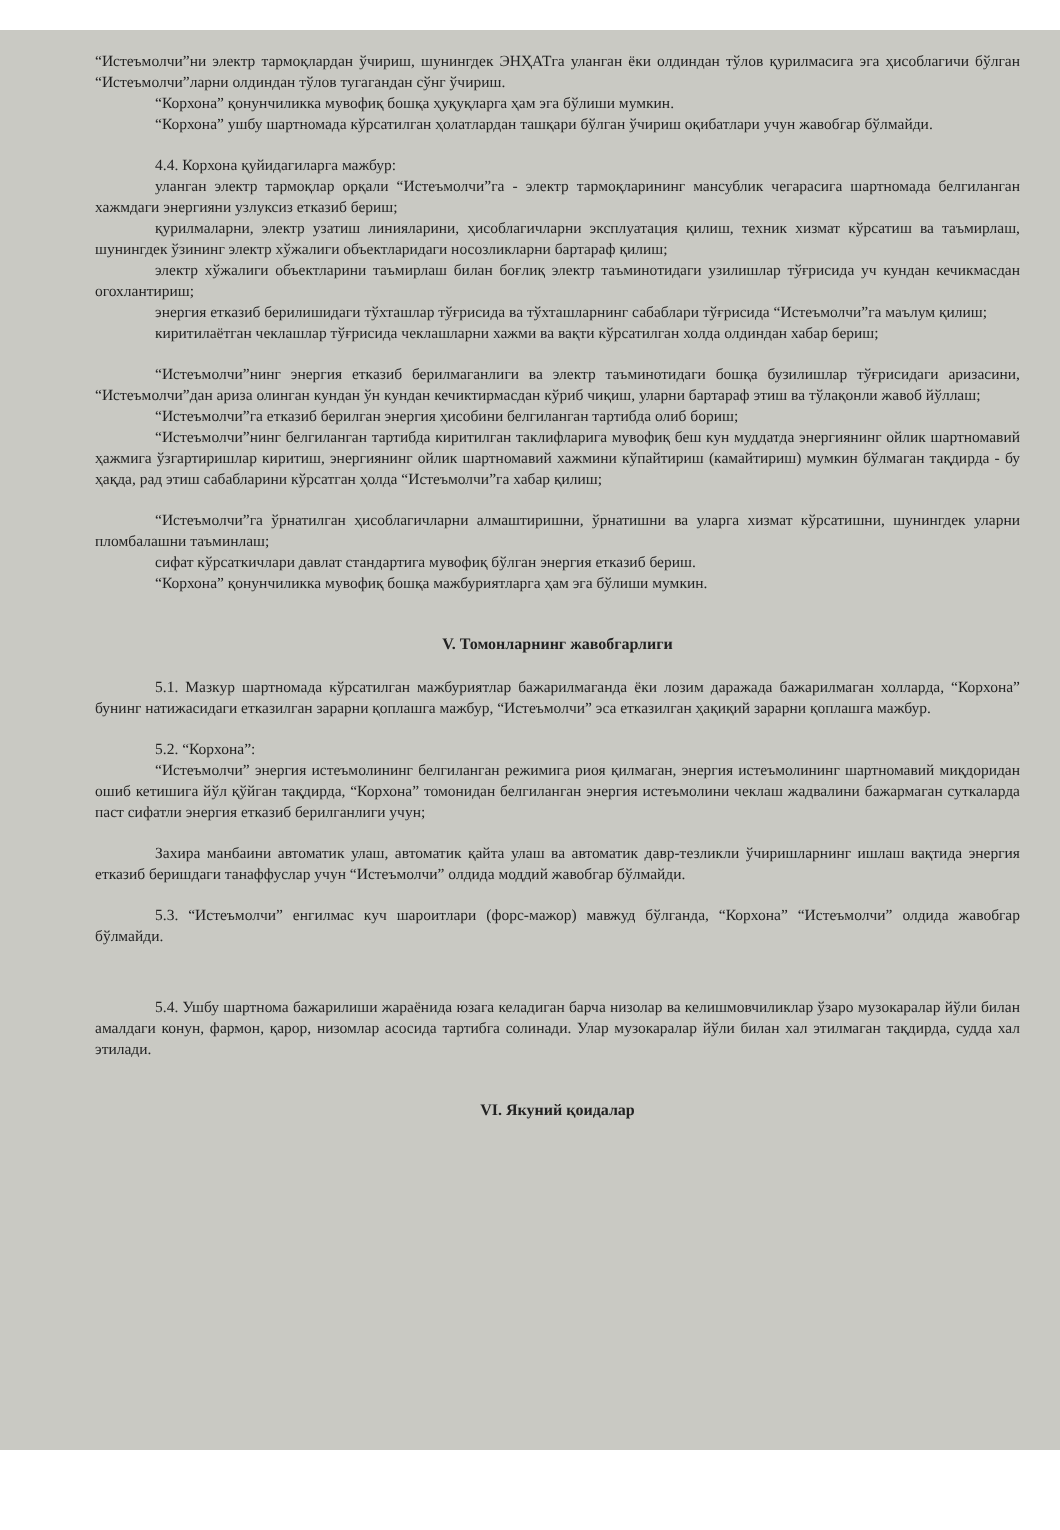“Истеъмолчи”ни электр тармоқлардан ўчириш, шунингдек ЭНҲАТга уланган ёки олдиндан тўлов қурилмасига эга ҳисоблагичи бўлган “Истеъмолчи”ларни олдиндан тўлов тугагандан сўнг ўчириш.
“Корхона” қонунчиликка мувофиқ бошқа ҳуқуқларга ҳам эга бўлиши мумкин.
“Корхона” ушбу шартномада кўрсатилган ҳолатлардан ташқари бўлган ўчириш оқибатлари учун жавобгар бўлмайди.
4.4. Корхона қуйидагиларга мажбур:
уланган электр тармоқлар орқали “Истеъмолчи”га - электр тармоқларининг мансублик чегарасига шартномада белгиланган хажмдаги энергияни узлуксиз етказиб бериш;
қурилмаларни, электр узатиш линияларини, ҳисоблагичларни эксплуатация қилиш, техник хизмат кўрсатиш ва таъмирлаш, шунингдек ўзининг электр хўжалиги объектларидаги носозликларни бартараф қилиш;
электр хўжалиги объектларини таъмирлаш билан боғлиқ электр таъминотидаги узилишлар тўғрисида уч кундан кечикмасдан огохлантириш;
энергия етказиб берилишидаги тўхташлар тўғрисида ва тўхташларнинг сабаблари тўғрисида “Истеъмолчи”га маълум қилиш;
киритилаётган чеклашлар тўғрисида чеклашларни хажми ва вақти кўрсатилган холда олдиндан хабар бериш;
“Истеъмолчи”нинг энергия етказиб берилмаганлиги ва электр таъминотидаги бошқа бузилишлар тўғрисидаги аризасини, “Истеъмолчи”дан ариза олинган кундан ўн кундан кечиктирмасдан кўриб чиқиш, уларни бартараф этиш ва тўлақонли жавоб йўллаш;
“Истеъмолчи”га етказиб берилган энергия ҳисобини белгиланган тартибда олиб бориш;
“Истеъмолчи”нинг белгиланган тартибда киритилган таклифларига мувофиқ беш кун муддатда энергиянинг ойлик шартномавий ҳажмига ўзгартиришлар киритиш, энергиянинг ойлик шартномавий хажмини кўпайтириш (камайтириш) мумкин бўлмаган тақдирда - бу ҳақда, рад этиш сабабларини кўрсатган ҳолда “Истеъмолчи”га хабар қилиш;
“Истеъмолчи”га ўрнатилган ҳисоблагичларни алмаштиришни, ўрнатишни ва уларга хизмат кўрсатишни, шунингдек уларни пломбалашни таъминлаш;
сифат кўрсаткичлари давлат стандартига мувофиқ бўлган энергия етказиб бериш.
“Корхона” қонунчиликка мувофиқ бошқа мажбуриятларга ҳам эга бўлиши мумкин.
V. Томонларнинг жавобгарлиги
5.1. Мазкур шартномада кўрсатилган мажбуриятлар бажарилмаганда ёки лозим даражада бажарилмаган холларда, “Корхона” бунинг натижасидаги етказилган зарарни қоплашга мажбур, “Истеъмолчи” эса етказилган ҳақиқий зарарни қоплашга мажбур.
5.2. “Корхона”:
“Истеъмолчи” энергия истеъмолининг белгиланган режимига риоя қилмаган, энергия истеъмолининг шартномавий миқдоридан ошиб кетишига йўл қўйган тақдирда, “Корхона” томонидан белгиланган энергия истеъмолини чеклаш жадвалини бажармаган суткаларда паст сифатли энергия етказиб берилганлиги учун;
Захира манбаини автоматик улаш, автоматик қайта улаш ва автоматик давр-тезликли ўчиришларнинг ишлаш вақтида энергия етказиб беришдаги танаффуслар учун “Истеъмолчи” олдида моддий жавобгар бўлмайди.
5.3. “Истеъмолчи” енгилмас куч шароитлари (форс-мажор) мавжуд бўлганда, “Корхона” “Истеъмолчи” олдида жавобгар бўлмайди.
5.4. Ушбу шартнома бажарилиши жараёнида юзага келадиган барча низолар ва келишмовчиликлар ўзаро музокаралар йўли билан амалдаги конун, фармон, қарор, низомлар асосида тартибга солинади. Улар музокаралар йўли билан хал этилмаган тақдирда, судда хал этилади.
VI. Якуний қоидалар